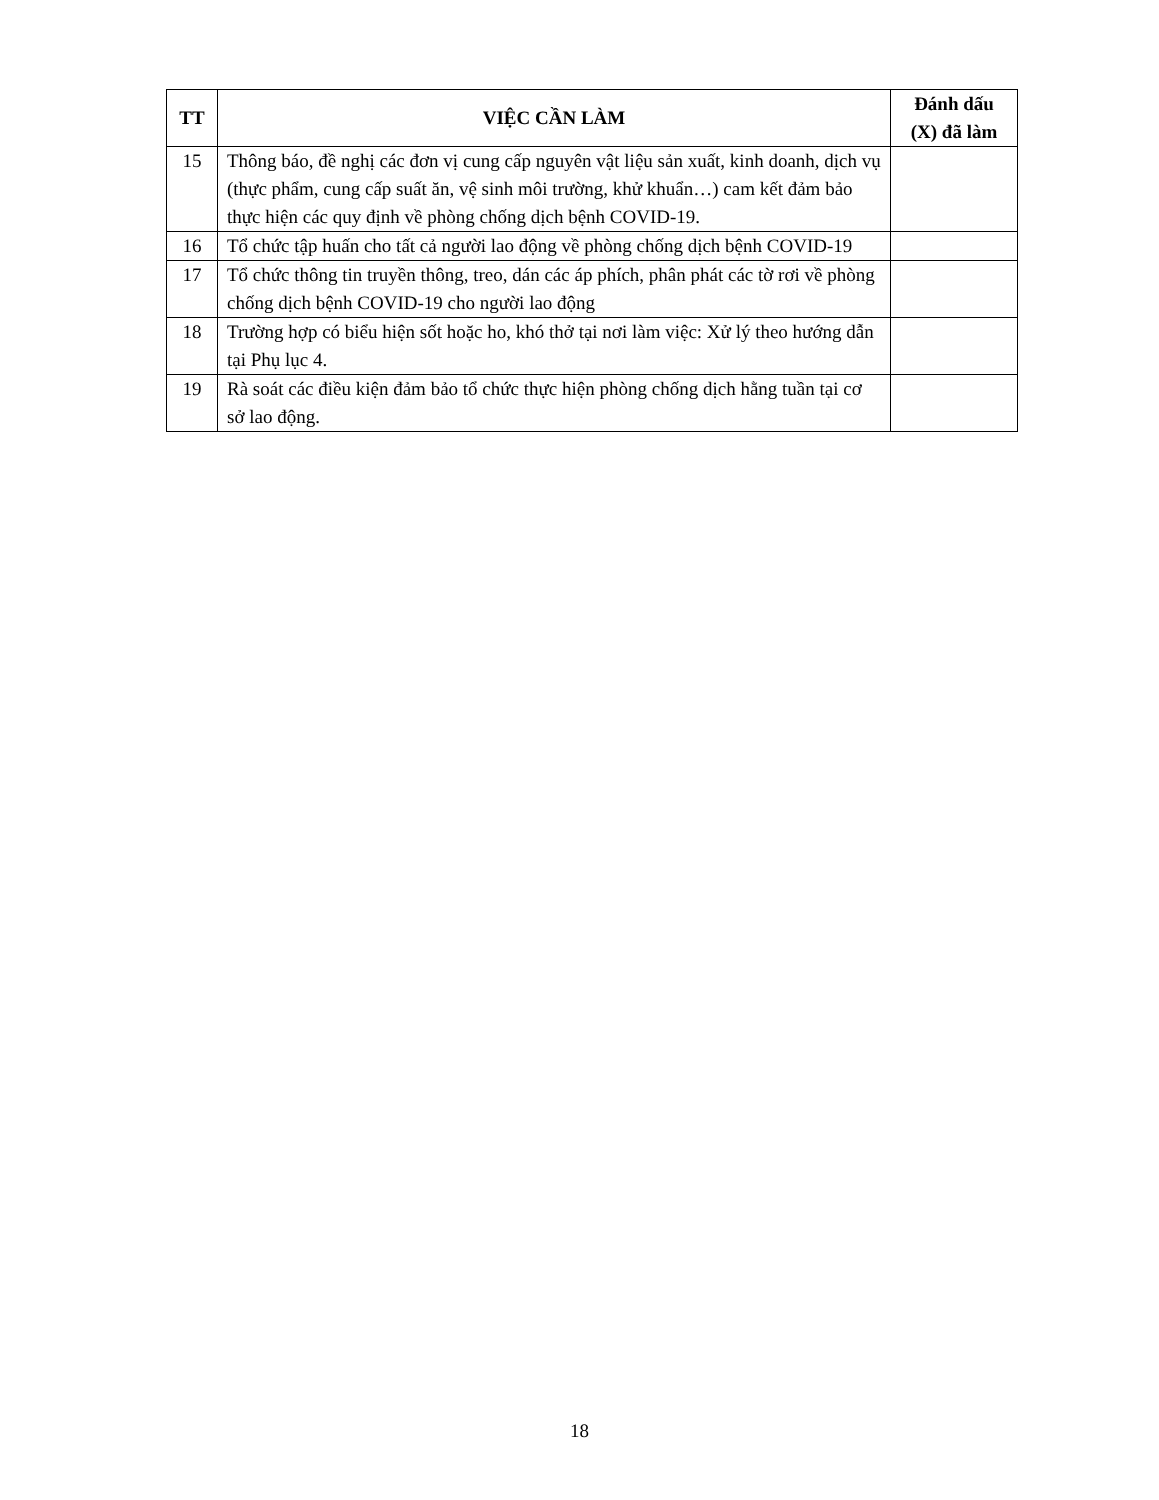| TT | VIỆC CẦN LÀM | Đánh dấu (X) đã làm |
| --- | --- | --- |
| 15 | Thông báo, đề nghị các đơn vị cung cấp nguyên vật liệu sản xuất, kinh doanh, dịch vụ (thực phẩm, cung cấp suất ăn, vệ sinh môi trường, khử khuẩn…) cam kết đảm bảo thực hiện các quy định về phòng chống dịch bệnh COVID-19. | |
| 16 | Tổ chức tập huấn cho tất cả người lao động về phòng chống dịch bệnh COVID-19 | |
| 17 | Tổ chức thông tin truyền thông, treo, dán các áp phích, phân phát các tờ rơi về phòng chống dịch bệnh COVID-19 cho người lao động | |
| 18 | Trường hợp có biểu hiện sốt hoặc ho, khó thở tại nơi làm việc: Xử lý theo hướng dẫn tại Phụ lục 4. | |
| 19 | Rà soát các điều kiện đảm bảo tổ chức thực hiện phòng chống dịch hằng tuần tại cơ sở lao động. | |
18